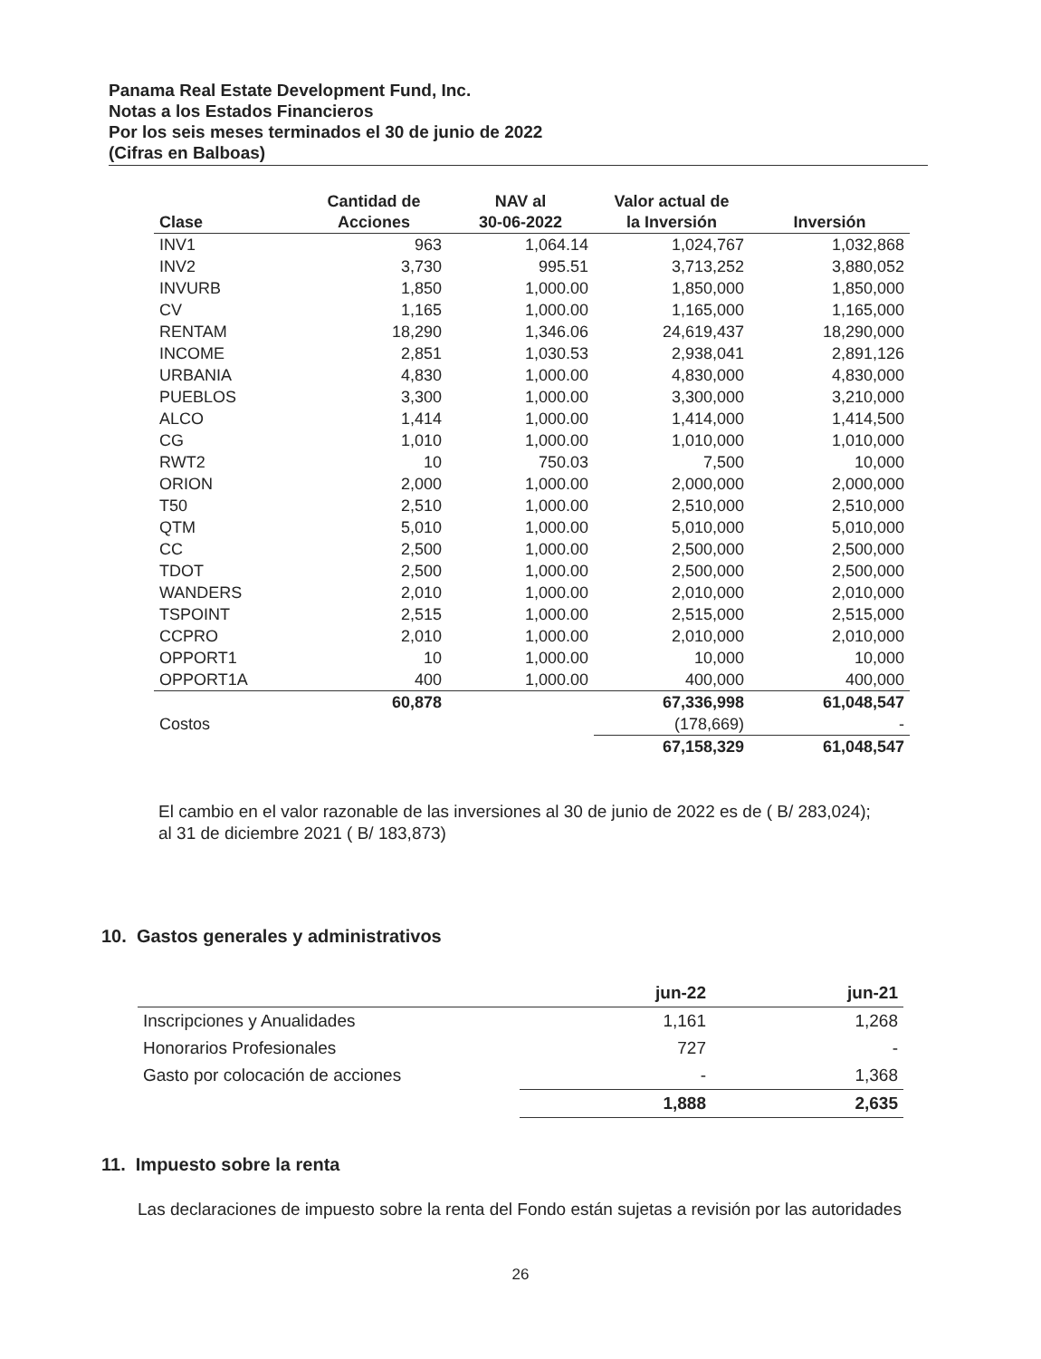Panama Real Estate Development Fund, Inc.
Notas a los Estados Financieros
Por los seis meses terminados el 30 de junio de 2022
(Cifras en Balboas)
| Clase | Cantidad de Acciones | NAV al 30-06-2022 | Valor actual de la Inversión | Inversión |
| --- | --- | --- | --- | --- |
| INV1 | 963 | 1,064.14 | 1,024,767 | 1,032,868 |
| INV2 | 3,730 | 995.51 | 3,713,252 | 3,880,052 |
| INVURB | 1,850 | 1,000.00 | 1,850,000 | 1,850,000 |
| CV | 1,165 | 1,000.00 | 1,165,000 | 1,165,000 |
| RENTAM | 18,290 | 1,346.06 | 24,619,437 | 18,290,000 |
| INCOME | 2,851 | 1,030.53 | 2,938,041 | 2,891,126 |
| URBANIA | 4,830 | 1,000.00 | 4,830,000 | 4,830,000 |
| PUEBLOS | 3,300 | 1,000.00 | 3,300,000 | 3,210,000 |
| ALCO | 1,414 | 1,000.00 | 1,414,000 | 1,414,500 |
| CG | 1,010 | 1,000.00 | 1,010,000 | 1,010,000 |
| RWT2 | 10 | 750.03 | 7,500 | 10,000 |
| ORION | 2,000 | 1,000.00 | 2,000,000 | 2,000,000 |
| T50 | 2,510 | 1,000.00 | 2,510,000 | 2,510,000 |
| QTM | 5,010 | 1,000.00 | 5,010,000 | 5,010,000 |
| CC | 2,500 | 1,000.00 | 2,500,000 | 2,500,000 |
| TDOT | 2,500 | 1,000.00 | 2,500,000 | 2,500,000 |
| WANDERS | 2,010 | 1,000.00 | 2,010,000 | 2,010,000 |
| TSPOINT | 2,515 | 1,000.00 | 2,515,000 | 2,515,000 |
| CCPRO | 2,010 | 1,000.00 | 2,010,000 | 2,010,000 |
| OPPORT1 | 10 | 1,000.00 | 10,000 | 10,000 |
| OPPORT1A | 400 | 1,000.00 | 400,000 | 400,000 |
| | 60,878 | | 67,336,998 | 61,048,547 |
| Costos | | | (178,669) | - |
| | | | 67,158,329 | 61,048,547 |
El cambio en el valor razonable de las inversiones al 30 de junio de 2022 es de ( B/ 283,024); al 31 de diciembre 2021 ( B/ 183,873)
10. Gastos generales y administrativos
| | jun-22 | jun-21 |
| --- | --- | --- |
| Inscripciones y Anualidades | 1,161 | 1,268 |
| Honorarios Profesionales | 727 | - |
| Gasto por colocación de acciones | - | 1,368 |
| | 1,888 | 2,635 |
11. Impuesto sobre la renta
Las declaraciones de impuesto sobre la renta del Fondo están sujetas a revisión por las autoridades
26